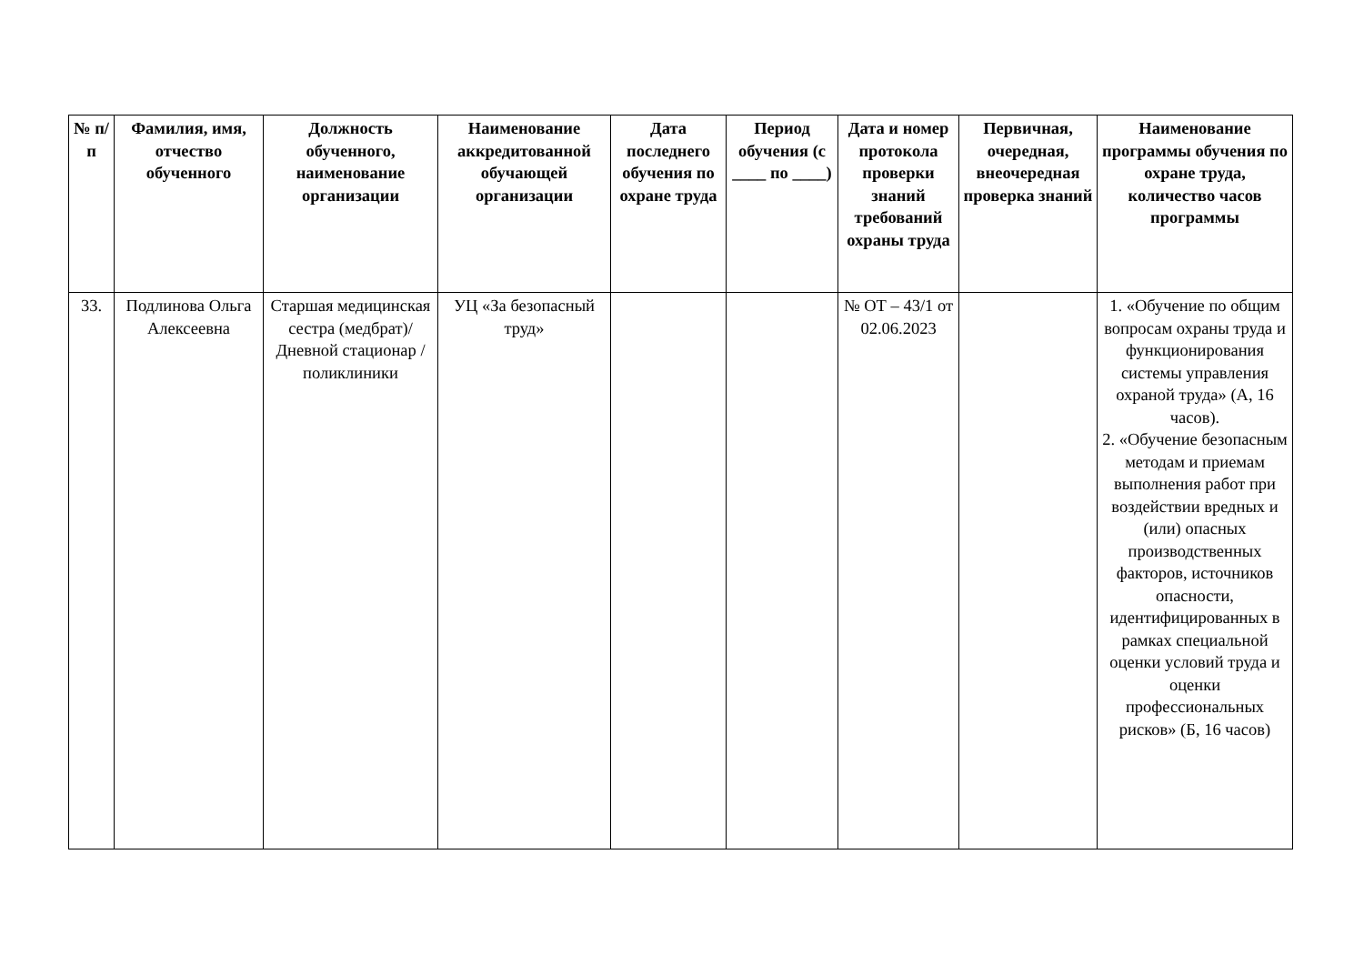| № п/п | Фамилия, имя, отчество обученного | Должность обученного, наименование организации | Наименование аккредитованной обучающей организации | Дата последнего обучения по охране труда | Период обучения (с ____ по ____) | Дата и номер протокола проверки знаний требований охраны труда | Первичная, очередная, внеочередная проверка знаний | Наименование программы обучения по охране труда, количество часов программы |
| --- | --- | --- | --- | --- | --- | --- | --- | --- |
| 33. | Подлинова Ольга Алексеевна | Старшая медицинская сестра (медбрат)/ Дневной стационар / поликлиники | УЦ «За безопасный труд» | | | № ОТ – 43/1 от 02.06.2023 | | 1. «Обучение по общим вопросам охраны труда и функционирования системы управления охраной труда» (А, 16 часов). 2. «Обучение безопасным методам и приемам выполнения работ при воздействии вредных и (или) опасных производственных факторов, источников опасности, идентифицированных в рамках специальной оценки условий труда и оценки профессиональных рисков» (Б, 16 часов) |